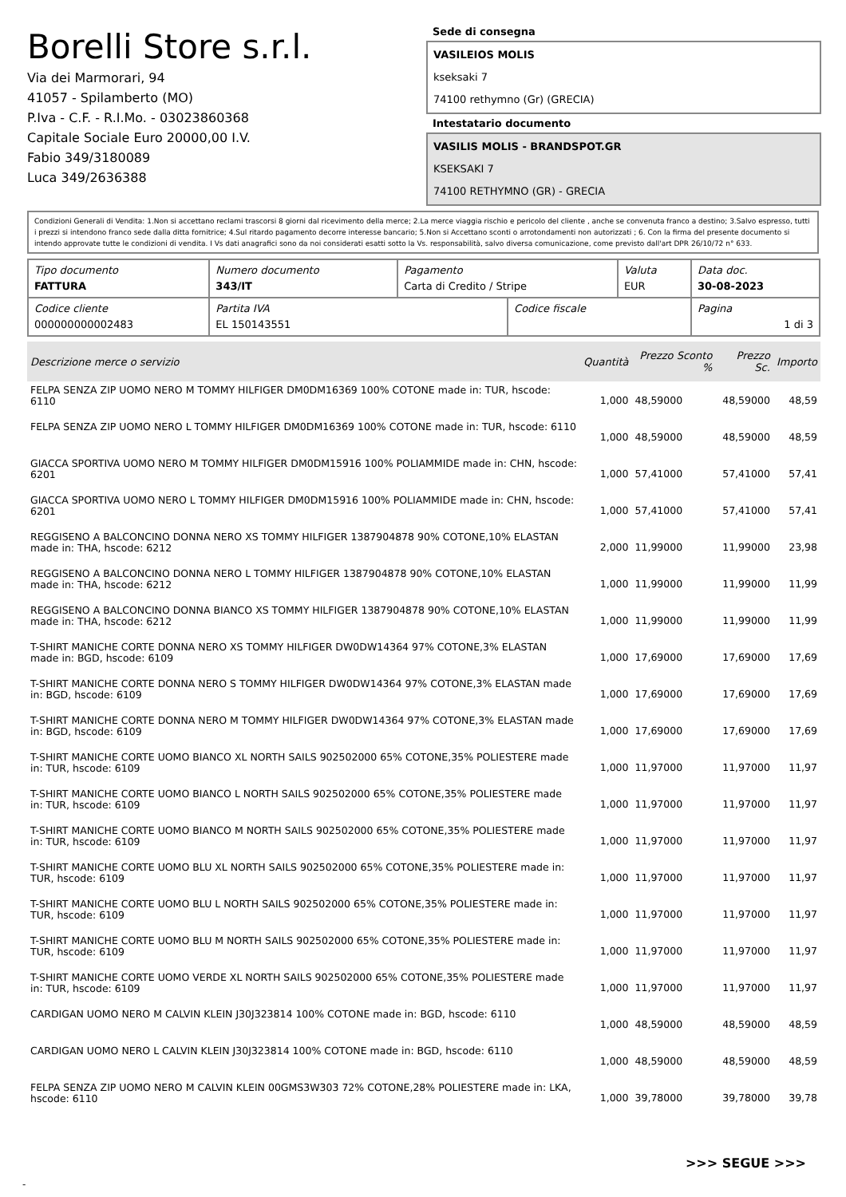Borelli Store s.r.l.
Via dei Marmorari, 94
41057 - Spilamberto (MO)
P.Iva - C.F. - R.I.Mo. - 03023860368
Capitale Sociale Euro 20000,00 I.V.
Fabio 349/3180089
Luca 349/2636388
Sede di consegna
VASILEIOS MOLIS
kseksaki 7
74100 rethymno (Gr) (GRECIA)
Intestatario documento
VASILIS MOLIS - BRANDSPOT.GR
KSEKSAKI 7
74100 RETHYMNO (GR) - GRECIA
Condizioni Generali di Vendita: 1.Non si accettano reclami trascorsi 8 giorni dal ricevimento della merce; 2.La merce viaggia rischio e pericolo del cliente , anche se convenuta franco a destino; 3.Salvo espresso, tutti i prezzi si intendono franco sede dalla ditta fornitrice; 4.Sul ritardo pagamento decorre interesse bancario; 5.Non si Accettano sconti o arrotondamenti non autorizzati ; 6. Con la firma del presente documento si intendo approvate tutte le condizioni di vendita. I Vs dati anagrafici sono da noi considerati esatti sotto la Vs. responsabilità, salvo diversa comunicazione, come previsto dall'art DPR 26/10/72 n° 633.
| Tipo documento FATTURA | Numero documento 343/IT | Pagamento Carta di Credito / Stripe | | Valuta EUR | Data doc. 30-08-2023 |
| Codice cliente 000000000002483 | Partita IVA EL 150143551 | | Codice fiscale | | Pagina 1 di 3 |
| Descrizione merce o servizio | Quantità | Prezzo Sconto % | Prezzo Sc. | Importo |
| --- | --- | --- | --- | --- |
| FELPA SENZA ZIP UOMO NERO M TOMMY HILFIGER DM0DM16369 100% COTONE made in: TUR, hscode: 6110 | 1,000 | 48,59000 | 48,59000 | 48,59 |
| FELPA SENZA ZIP UOMO NERO L TOMMY HILFIGER DM0DM16369 100% COTONE made in: TUR, hscode: 6110 | 1,000 | 48,59000 | 48,59000 | 48,59 |
| GIACCA SPORTIVA UOMO NERO M TOMMY HILFIGER DM0DM15916 100% POLIAMMIDE made in: CHN, hscode: 6201 | 1,000 | 57,41000 | 57,41000 | 57,41 |
| GIACCA SPORTIVA UOMO NERO L TOMMY HILFIGER DM0DM15916 100% POLIAMMIDE made in: CHN, hscode: 6201 | 1,000 | 57,41000 | 57,41000 | 57,41 |
| REGGISENO A BALCONCINO DONNA NERO XS TOMMY HILFIGER 1387904878 90% COTONE,10% ELASTAN made in: THA, hscode: 6212 | 2,000 | 11,99000 | 11,99000 | 23,98 |
| REGGISENO A BALCONCINO DONNA NERO L TOMMY HILFIGER 1387904878 90% COTONE,10% ELASTAN made in: THA, hscode: 6212 | 1,000 | 11,99000 | 11,99000 | 11,99 |
| REGGISENO A BALCONCINO DONNA BIANCO XS TOMMY HILFIGER 1387904878 90% COTONE,10% ELASTAN made in: THA, hscode: 6212 | 1,000 | 11,99000 | 11,99000 | 11,99 |
| T-SHIRT MANICHE CORTE DONNA NERO XS TOMMY HILFIGER DW0DW14364 97% COTONE,3% ELASTAN made in: BGD, hscode: 6109 | 1,000 | 17,69000 | 17,69000 | 17,69 |
| T-SHIRT MANICHE CORTE DONNA NERO S TOMMY HILFIGER DW0DW14364 97% COTONE,3% ELASTAN made in: BGD, hscode: 6109 | 1,000 | 17,69000 | 17,69000 | 17,69 |
| T-SHIRT MANICHE CORTE DONNA NERO M TOMMY HILFIGER DW0DW14364 97% COTONE,3% ELASTAN made in: BGD, hscode: 6109 | 1,000 | 17,69000 | 17,69000 | 17,69 |
| T-SHIRT MANICHE CORTE UOMO BIANCO XL NORTH SAILS 902502000 65% COTONE,35% POLIESTERE made in: TUR, hscode: 6109 | 1,000 | 11,97000 | 11,97000 | 11,97 |
| T-SHIRT MANICHE CORTE UOMO BIANCO L NORTH SAILS 902502000 65% COTONE,35% POLIESTERE made in: TUR, hscode: 6109 | 1,000 | 11,97000 | 11,97000 | 11,97 |
| T-SHIRT MANICHE CORTE UOMO BIANCO M NORTH SAILS 902502000 65% COTONE,35% POLIESTERE made in: TUR, hscode: 6109 | 1,000 | 11,97000 | 11,97000 | 11,97 |
| T-SHIRT MANICHE CORTE UOMO BLU XL NORTH SAILS 902502000 65% COTONE,35% POLIESTERE made in: TUR, hscode: 6109 | 1,000 | 11,97000 | 11,97000 | 11,97 |
| T-SHIRT MANICHE CORTE UOMO BLU L NORTH SAILS 902502000 65% COTONE,35% POLIESTERE made in: TUR, hscode: 6109 | 1,000 | 11,97000 | 11,97000 | 11,97 |
| T-SHIRT MANICHE CORTE UOMO BLU M NORTH SAILS 902502000 65% COTONE,35% POLIESTERE made in: TUR, hscode: 6109 | 1,000 | 11,97000 | 11,97000 | 11,97 |
| T-SHIRT MANICHE CORTE UOMO VERDE XL NORTH SAILS 902502000 65% COTONE,35% POLIESTERE made in: TUR, hscode: 6109 | 1,000 | 11,97000 | 11,97000 | 11,97 |
| CARDIGAN UOMO NERO M CALVIN KLEIN J30J323814 100% COTONE made in: BGD, hscode: 6110 | 1,000 | 48,59000 | 48,59000 | 48,59 |
| CARDIGAN UOMO NERO L CALVIN KLEIN J30J323814 100% COTONE made in: BGD, hscode: 6110 | 1,000 | 48,59000 | 48,59000 | 48,59 |
| FELPA SENZA ZIP UOMO NERO M CALVIN KLEIN 00GMS3W303 72% COTONE,28% POLIESTERE made in: LKA, hscode: 6110 | 1,000 | 39,78000 | 39,78000 | 39,78 |
>>> SEGUE >>>
-